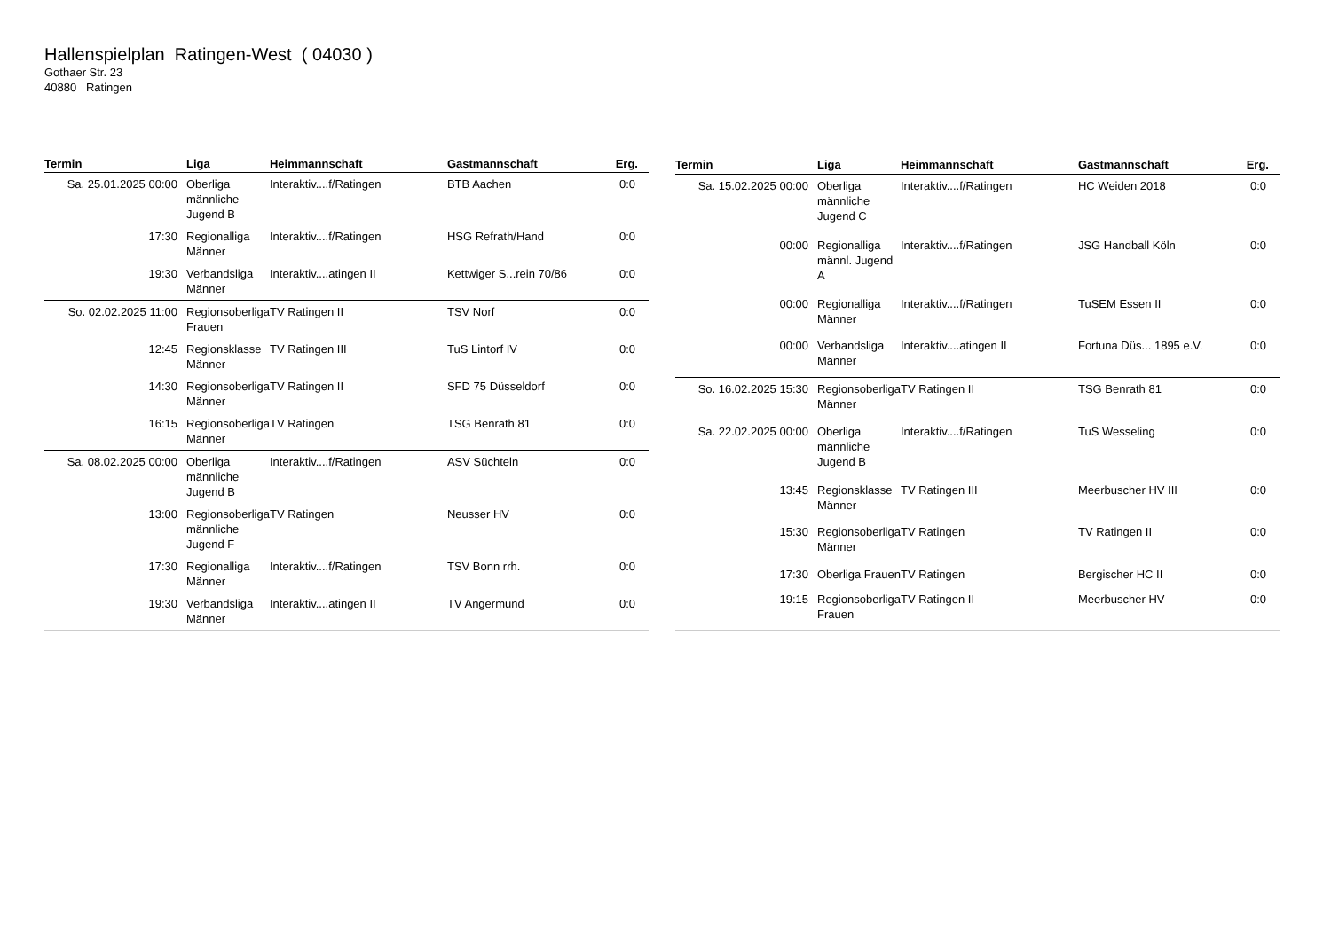Hallenspielplan Ratingen-West ( 04030 )
Gothaer Str. 23
40880 Ratingen
| Termin | Liga | Heimmannschaft | Gastmannschaft | Erg. |
| --- | --- | --- | --- | --- |
| Sa. 25.01.2025 00:00 | Oberliga männliche Jugend B | Interaktiv....f/Ratingen | BTB Aachen | 0:0 |
| 17:30 | Regionalliga Männer | Interaktiv....f/Ratingen | HSG Refrath/Hand | 0:0 |
| 19:30 | Verbandsliga Männer | Interaktiv....atingen II | Kettwiger S...rein 70/86 | 0:0 |
| So. 02.02.2025 11:00 | Regionsoberliga Frauen | TV Ratingen II | TSV Norf | 0:0 |
| 12:45 | Regionsklasse Männer | TV Ratingen III | TuS Lintorf IV | 0:0 |
| 14:30 | Regionsoberliga Männer | TV Ratingen II | SFD 75 Düsseldorf | 0:0 |
| 16:15 | Regionsoberliga Männer | TV Ratingen | TSG Benrath 81 | 0:0 |
| Sa. 08.02.2025 00:00 | Oberliga männliche Jugend B | Interaktiv....f/Ratingen | ASV Süchteln | 0:0 |
| 13:00 | Regionsoberliga männliche Jugend F | TV Ratingen | Neusser HV | 0:0 |
| 17:30 | Regionalliga Männer | Interaktiv....f/Ratingen | TSV Bonn rrh. | 0:0 |
| 19:30 | Verbandsliga Männer | Interaktiv....atingen II | TV Angermund | 0:0 |
| Termin | Liga | Heimmannschaft | Gastmannschaft | Erg. |
| --- | --- | --- | --- | --- |
| Sa. 15.02.2025 00:00 | Oberliga männliche Jugend C | Interaktiv....f/Ratingen | HC Weiden 2018 | 0:0 |
| 00:00 | Regionalliga männl. Jugend A | Interaktiv....f/Ratingen | JSG Handball Köln | 0:0 |
| 00:00 | Regionalliga Männer | Interaktiv....f/Ratingen | TuSEM Essen II | 0:0 |
| 00:00 | Verbandsliga Männer | Interaktiv....atingen II | Fortuna Düs... 1895 e.V. | 0:0 |
| So. 16.02.2025 15:30 | Regionsoberliga Männer | TV Ratingen II | TSG Benrath 81 | 0:0 |
| Sa. 22.02.2025 00:00 | Oberliga männliche Jugend B | Interaktiv....f/Ratingen | TuS Wesseling | 0:0 |
| 13:45 | Regionsklasse Männer | TV Ratingen III | Meerbuscher HV III | 0:0 |
| 15:30 | Regionsoberliga Männer | TV Ratingen | TV Ratingen II | 0:0 |
| 17:30 | Oberliga Frauen | TV Ratingen | Bergischer HC II | 0:0 |
| 19:15 | Regionsoberliga Frauen | TV Ratingen II | Meerbuscher HV | 0:0 |